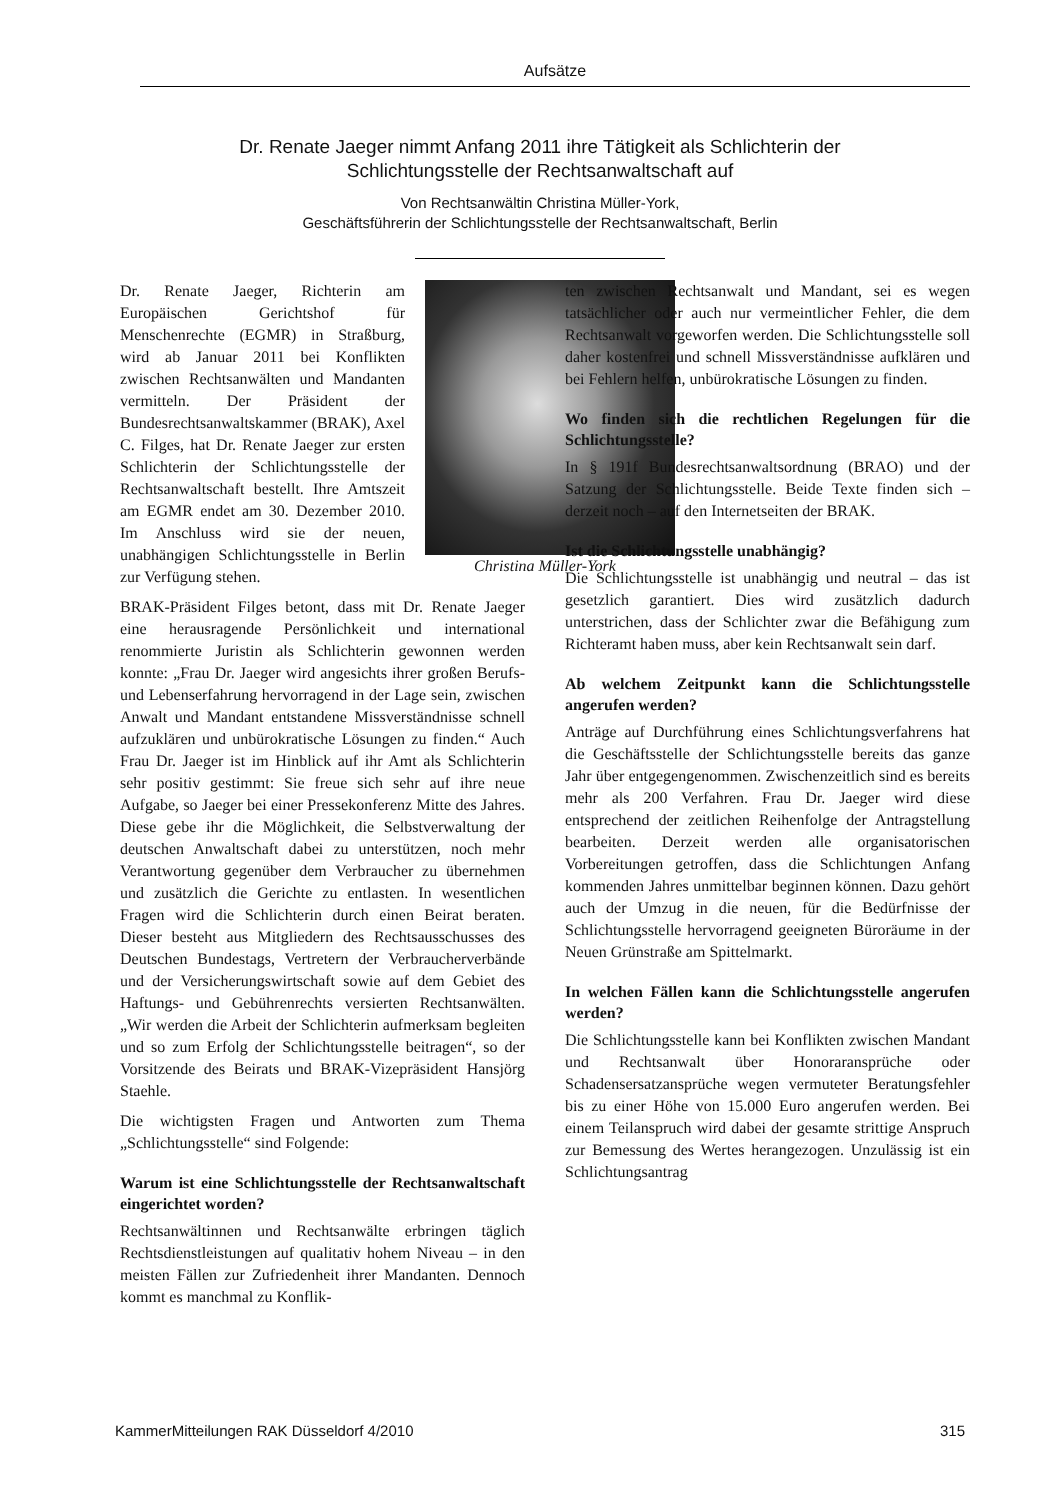Aufsätze
Dr. Renate Jaeger nimmt Anfang 2011 ihre Tätigkeit als Schlichterin der Schlichtungsstelle der Rechtsanwaltschaft auf
Von Rechtsanwältin Christina Müller-York,
Geschäftsführerin der Schlichtungsstelle der Rechtsanwaltschaft, Berlin
Christina Müller-York
Dr. Renate Jaeger, Richterin am Europäischen Gerichtshof für Menschenrechte (EGMR) in Straßburg, wird ab Januar 2011 bei Konflikten zwischen Rechtsanwälten und Mandanten vermitteln. Der Präsident der Bundesrechtsanwaltskammer (BRAK), Axel C. Filges, hat Dr. Renate Jaeger zur ersten Schlichterin der Schlichtungsstelle der Rechtsanwaltschaft bestellt. Ihre Amtszeit am EGMR endet am 30. Dezember 2010. Im Anschluss wird sie der neuen, unabhängigen Schlichtungsstelle in Berlin zur Verfügung stehen.
BRAK-Präsident Filges betont, dass mit Dr. Renate Jaeger eine herausragende Persönlichkeit und international renommierte Juristin als Schlichterin gewonnen werden konnte: „Frau Dr. Jaeger wird angesichts ihrer großen Berufs- und Lebenserfahrung hervorragend in der Lage sein, zwischen Anwalt und Mandant entstandene Missverständnisse schnell aufzuklären und unbürokratische Lösungen zu finden.“ Auch Frau Dr. Jaeger ist im Hinblick auf ihr Amt als Schlichterin sehr positiv gestimmt: Sie freue sich sehr auf ihre neue Aufgabe, so Jaeger bei einer Pressekonferenz Mitte des Jahres. Diese gebe ihr die Möglichkeit, die Selbstverwaltung der deutschen Anwaltschaft dabei zu unterstützen, noch mehr Verantwortung gegenüber dem Verbraucher zu übernehmen und zusätzlich die Gerichte zu entlasten. In wesentlichen Fragen wird die Schlichterin durch einen Beirat beraten. Dieser besteht aus Mitgliedern des Rechtsausschusses des Deutschen Bundestags, Vertretern der Verbraucherverbände und der Versicherungswirtschaft sowie auf dem Gebiet des Haftungs- und Gebührenrechts versierten Rechtsanwälten. „Wir werden die Arbeit der Schlichterin aufmerksam begleiten und so zum Erfolg der Schlichtungsstelle beitragen“, so der Vorsitzende des Beirats und BRAK-Vizepräsident Hansjörg Staehle.
Die wichtigsten Fragen und Antworten zum Thema „Schlichtungsstelle“ sind Folgende:
Warum ist eine Schlichtungsstelle der Rechtsanwaltschaft eingerichtet worden?
Rechtsanwältinnen und Rechtsanwälte erbringen täglich Rechtsdienstleistungen auf qualitativ hohem Niveau – in den meisten Fällen zur Zufriedenheit ihrer Mandanten. Dennoch kommt es manchmal zu Konflik-
ten zwischen Rechtsanwalt und Mandant, sei es wegen tatsächlicher oder auch nur vermeintlicher Fehler, die dem Rechtsanwalt vorgeworfen werden. Die Schlichtungsstelle soll daher kostenfrei und schnell Missverständnisse aufklären und bei Fehlern helfen, unbürokratische Lösungen zu finden.
Wo finden sich die rechtlichen Regelungen für die Schlichtungsstelle?
In § 191f Bundesrechtsanwaltsordnung (BRAO) und der Satzung der Schlichtungsstelle. Beide Texte finden sich – derzeit noch – auf den Internetseiten der BRAK.
Ist die Schlichtungsstelle unabhängig?
Die Schlichtungsstelle ist unabhängig und neutral – das ist gesetzlich garantiert. Dies wird zusätzlich dadurch unterstrichen, dass der Schlichter zwar die Befähigung zum Richteramt haben muss, aber kein Rechtsanwalt sein darf.
Ab welchem Zeitpunkt kann die Schlichtungsstelle angerufen werden?
Anträge auf Durchführung eines Schlichtungsverfahrens hat die Geschäftsstelle der Schlichtungsstelle bereits das ganze Jahr über entgegengenommen. Zwischenzeitlich sind es bereits mehr als 200 Verfahren. Frau Dr. Jaeger wird diese entsprechend der zeitlichen Reihenfolge der Antragstellung bearbeiten. Derzeit werden alle organisatorischen Vorbereitungen getroffen, dass die Schlichtungen Anfang kommenden Jahres unmittelbar beginnen können. Dazu gehört auch der Umzug in die neuen, für die Bedürfnisse der Schlichtungsstelle hervorragend geeigneten Büroräume in der Neuen Grünstraße am Spittelmarkt.
In welchen Fällen kann die Schlichtungsstelle angerufen werden?
Die Schlichtungsstelle kann bei Konflikten zwischen Mandant und Rechtsanwalt über Honoraransprüche oder Schadensersatzansprüche wegen vermuteter Beratungsfehler bis zu einer Höhe von 15.000 Euro angerufen werden. Bei einem Teilanspruch wird dabei der gesamte strittige Anspruch zur Bemessung des Wertes herangezogen. Unzulässig ist ein Schlichtungsantrag
KammerMitteilungen RAK Düsseldorf 4/2010 315